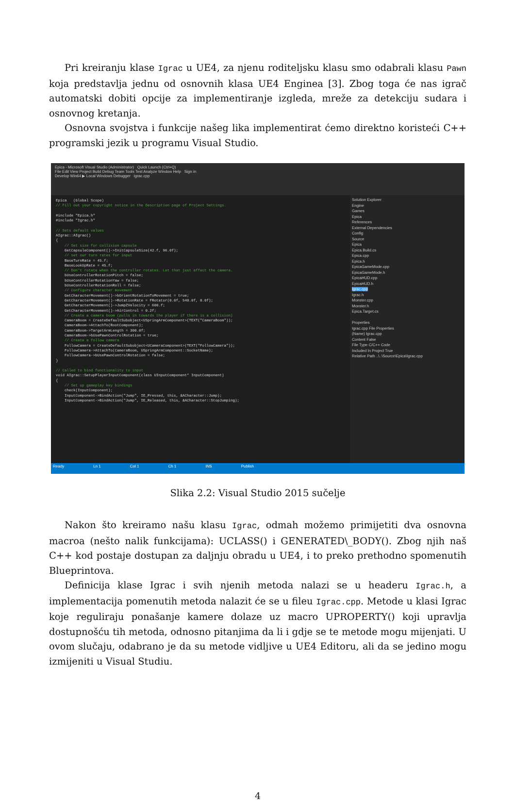Pri kreiranju klase Igrac u UE4, za njenu roditeljsku klasu smo odabrali klasu Pawn koja predstavlja jednu od osnovnih klasa UE4 Enginea [3]. Zbog toga će nas igrač automatski dobiti opcije za implementiranje izgleda, mreže za detekciju sudara i osnovnog kretanja.
Osnovna svojstva i funkcije našeg lika implementirat ćemo direktno koristeći C++ programski jezik u programu Visual Studio.
Epica - Microsoft Visual Studio (Administrator) Quick Launch (Ctrl+Q)
File Edit View Project Build Debug Team Tools Test Analyze Window Help Sign in
Develop Win64 ▶ Local Windows Debugger Igrac.cpp
Epica (Global Scope) // Fill out your copyright notice in the Description page of Project Settings. #include "Epica.h" #include "Igrac.h" // Sets default values AIgrac::AIgrac() { // Set size for collision capsule GetCapsuleComponent()->InitCapsuleSize(42.f, 96.0f); // set our turn rates for input BaseTurnRate = 45.f; BaseLookUpRate = 45.f; // Don't rotate when the controller rotates. Let that just affect the camera. bUseControllerRotationPitch = false; bUseControllerRotationYaw = false; bUseControllerRotationRoll = false; // Configure character movement GetCharacterMovement()->bOrientRotationToMovement = true; GetCharacterMovement()->RotationRate = FRotator(0.0f, 540.0f, 0.0f); GetCharacterMovement()->JumpZVelocity = 600.f; GetCharacterMovement()->AirControl = 0.2f; // Create a camera boom (pulls in towards the player if there is a collision) CameraBoom = CreateDefaultSubobject<USpringArmComponent>(TEXT("CameraBoom")); CameraBoom->AttachTo(RootComponent); CameraBoom->TargetArmLength = 300.0f; CameraBoom->bUsePawnControlRotation = true; // Create a follow camera FollowCamera = CreateDefaultSubobject<UCameraComponent>(TEXT("FollowCamera")); FollowCamera->AttachTo(CameraBoom, USpringArmComponent::SocketName); FollowCamera->bUsePawnControlRotation = false; } // Called to bind functionality to input void AIgrac::SetupPlayerInputComponent(class UInputComponent* InputComponent) { // Set up gameplay key bindings check(InputComponent); InputComponent->BindAction("Jump", IE_Pressed, this, &ACharacter::Jump); InputComponent->BindAction("Jump", IE_Released, this, &ACharacter::StopJumping);
Solution Explorer
Engine
Games
Epica
References
External Dependencies
Config
Source
Epica
Epica.Build.cs
Epica.cpp
Epica.h
EpicaGameMode.cpp
EpicaGameMode.h
EpicaHUD.cpp
EpicaHUD.h
Igrac.cpp
Igrac.h
Monster.cpp
Monster.h
Epica.Target.cs
Properties
Igrac.cpp File Properties
(Name) Igrac.cpp
Content False
File Type C/C++ Code
Included In Project True
Relative Path ..\..\Source\Epica\Igrac.cpp
Ready Ln 1 Col 1 Ch 1 INS Publish
Slika 2.2: Visual Studio 2015 sučelje
Nakon što kreiramo našu klasu Igrac, odmah možemo primijetiti dva osnovna macroa (nešto nalik funkcijama): UCLASS() i GENERATED\_BODY(). Zbog njih naš C++ kod postaje dostupan za daljnju obradu u UE4, i to preko prethodno spomenutih Blueprintova.
Definicija klase Igrac i svih njenih metoda nalazi se u headeru Igrac.h, a implementacija pomenutih metoda nalazit će se u fileu Igrac.cpp. Metode u klasi Igrac koje reguliraju ponašanje kamere dolaze uz macro UPROPERTY() koji upravlja dostupnošću tih metoda, odnosno pitanjima da li i gdje se te metode mogu mijenjati. U ovom slučaju, odabrano je da su metode vidljive u UE4 Editoru, ali da se jedino mogu izmijeniti u Visual Studiu.
4